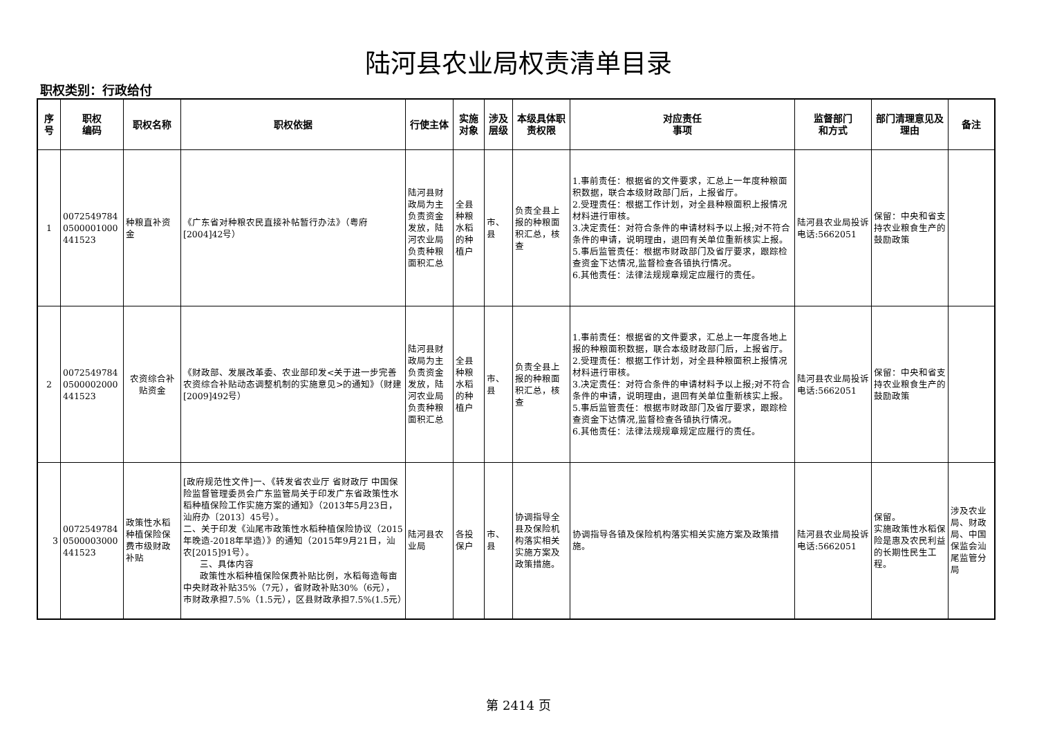陆河县农业局权责清单目录
职权类别：行政给付
| 序号 | 职权 编码 | 职权名称 | 职权依据 | 行使主体 | 实施对象 | 涉及层级 | 本级具体职责权限 | 对应责任 事项 | 监督部门 和方式 | 部门清理意见及理由 | 备注 |
| --- | --- | --- | --- | --- | --- | --- | --- | --- | --- | --- | --- |
| 1 | 0072549784 0500001000 441523 | 种粮直补资金 | 《广东省对种粮农民直接补帖暂行办法》（粤府[2004]42号） | 陆河县财政局为主负责资金发放，陆河农业局负责种粮面积汇总 | 全县种粮水稻的种植户 | 市、县 | 负责全县上报的种粮面积汇总，核查 | 1.事前责任：根据省的文件要求，汇总上一年度种粮面积数据，联合本级财政部门后，上报省厅。 2.受理责任：根据工作计划，对全县种粮面积上报情况材料进行审核。 3.决定责任：对符合条件的申请材料予以上报;对不符合条件的申请，说明理由，退回有关单位重新核实上报。 5.事后监管责任：根据市财政部门及省厅要求，跟踪检查资金下达情况,监督检查各镇执行情况。 6.其他责任：法律法规规章规定应履行的责任。 | 陆河县农业局投诉电话:5662051 | 保留：中央和省支持农业粮食生产的鼓励政策 | |
| 2 | 0072549784 0500002000 441523 | 农资综合补贴资金 | 《财政部、发展改革委、农业部印发<关于进一步完善农资综合补贴动态调整机制的实施意见>的通知》（财建[2009]492号） | 陆河县财政局为主负责资金发放，陆河农业局负责种粮面积汇总 | 全县种粮水稻的种植户 | 市、县 | 负责全县上报的种粮面积汇总，核查 | 1.事前责任：根据省的文件要求，汇总上一年度各地上报的种粮面积数据，联合本级财政部门后，上报省厅。 2.受理责任：根据工作计划，对全县种粮面积上报情况材料进行审核。 3.决定责任：对符合条件的申请材料予以上报;对不符合条件的申请，说明理由，退回有关单位重新核实上报。 5.事后监管责任：根据市财政部门及省厅要求，跟踪检查资金下达情况,监督检查各镇执行情况。 6.其他责任：法律法规规章规定应履行的责任。 | 陆河县农业局投诉电话:5662051 | 保留：中央和省支持农业粮食生产的鼓励政策 | |
| 3 | 0072549784 0500003000 441523 | 政策性水稻种植保险保费市级财政补贴 | [政府规范性文件]一、《转发省农业厅 省财政厅 中国保险监督管理委员会广东监管局关于印发广东省政策性水稻种植保险工作实施方案的通知》（2013年5月23日，汕府办〔2013〕45号）。 二、关于印发《汕尾市政策性水稻种植保险协议（2015年晚造-2018年早造）》的通知（2015年9月21日，汕农[2015]91号）。 三、具体内容 政策性水稻种植保险保费补贴比例，水稻每造每亩中央财政补贴35%（7元），省财政补贴30%（6元），市财政承担7.5%（1.5元），区县财政承担7.5%(1.5元） | 陆河县农业局 | 各投保户 | 市、县 | 协调指导全县及保险机构落实相关实施方案及政策措施。 | 协调指导各镇及保险机构落实相关实施方案及政策措施。 | 陆河县农业局投诉电话:5662051 | 保留。 实施政策性水稻保险是惠及农民利益的长期性民生工程。 | 涉及农业局、财政局、中国保监会汕尾监管分局 |
第 2414 页